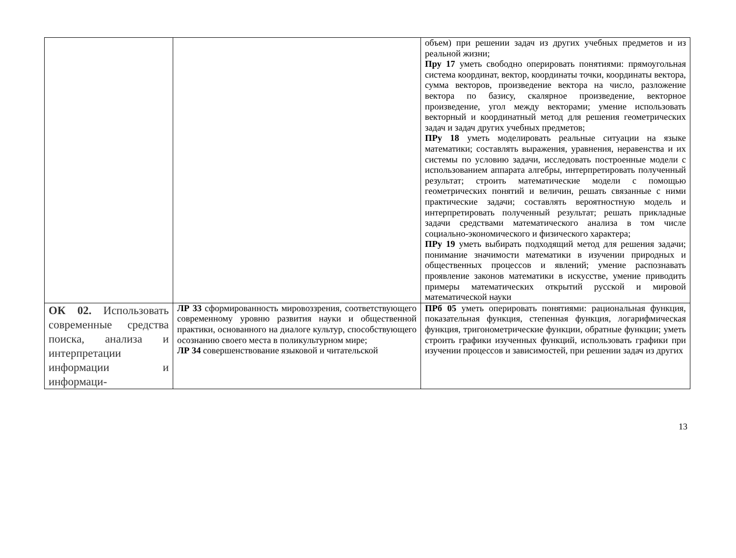| | | объем) при решении задач из других учебных предметов и из реальной жизни; Пру 17 уметь свободно оперировать понятиями: прямоугольная система координат, вектор, координаты точки, координаты вектора, сумма векторов, произведение вектора на число, разложение вектора по базису, скалярное произведение, векторное произведение, угол между векторами; умение использовать векторный и координатный метод для решения геометрических задач и задач других учебных предметов; ПРу 18 уметь моделировать реальные ситуации на языке математики; составлять выражения, уравнения, неравенства и их системы по условию задачи, исследовать построенные модели с использованием аппарата алгебры, интерпретировать полученный результат; строить математические модели с помощью геометрических понятий и величин, решать связанные с ними практические задачи; составлять вероятностную модель и интерпретировать полученный результат; решать прикладные задачи средствами математического анализа в том числе социально-экономического и физического характера; ПРу 19 уметь выбирать подходящий метод для решения задачи; понимание значимости математики в изучении природных и общественных процессов и явлений; умение распознавать проявление законов математики в искусстве, умение приводить примеры математических открытий русской и мировой математической науки |
| ОК 02. Использовать современные средства поиска, анализа и интерпретации информации и информаци- | ЛР 33 сформированность мировоззрения, соответствующего современному уровню развития науки и общественной практики, основанного на диалоге культур, способствующего осознанию своего места в поликультурном мире; ЛР 34 совершенствование языковой и читательской | ПРб 05 уметь оперировать понятиями: рациональная функция, показательная функция, степенная функция, логарифмическая функция, тригонометрические функции, обратные функции; уметь строить графики изученных функций, использовать графики при изучении процессов и зависимостей, при решении задач из других |
13